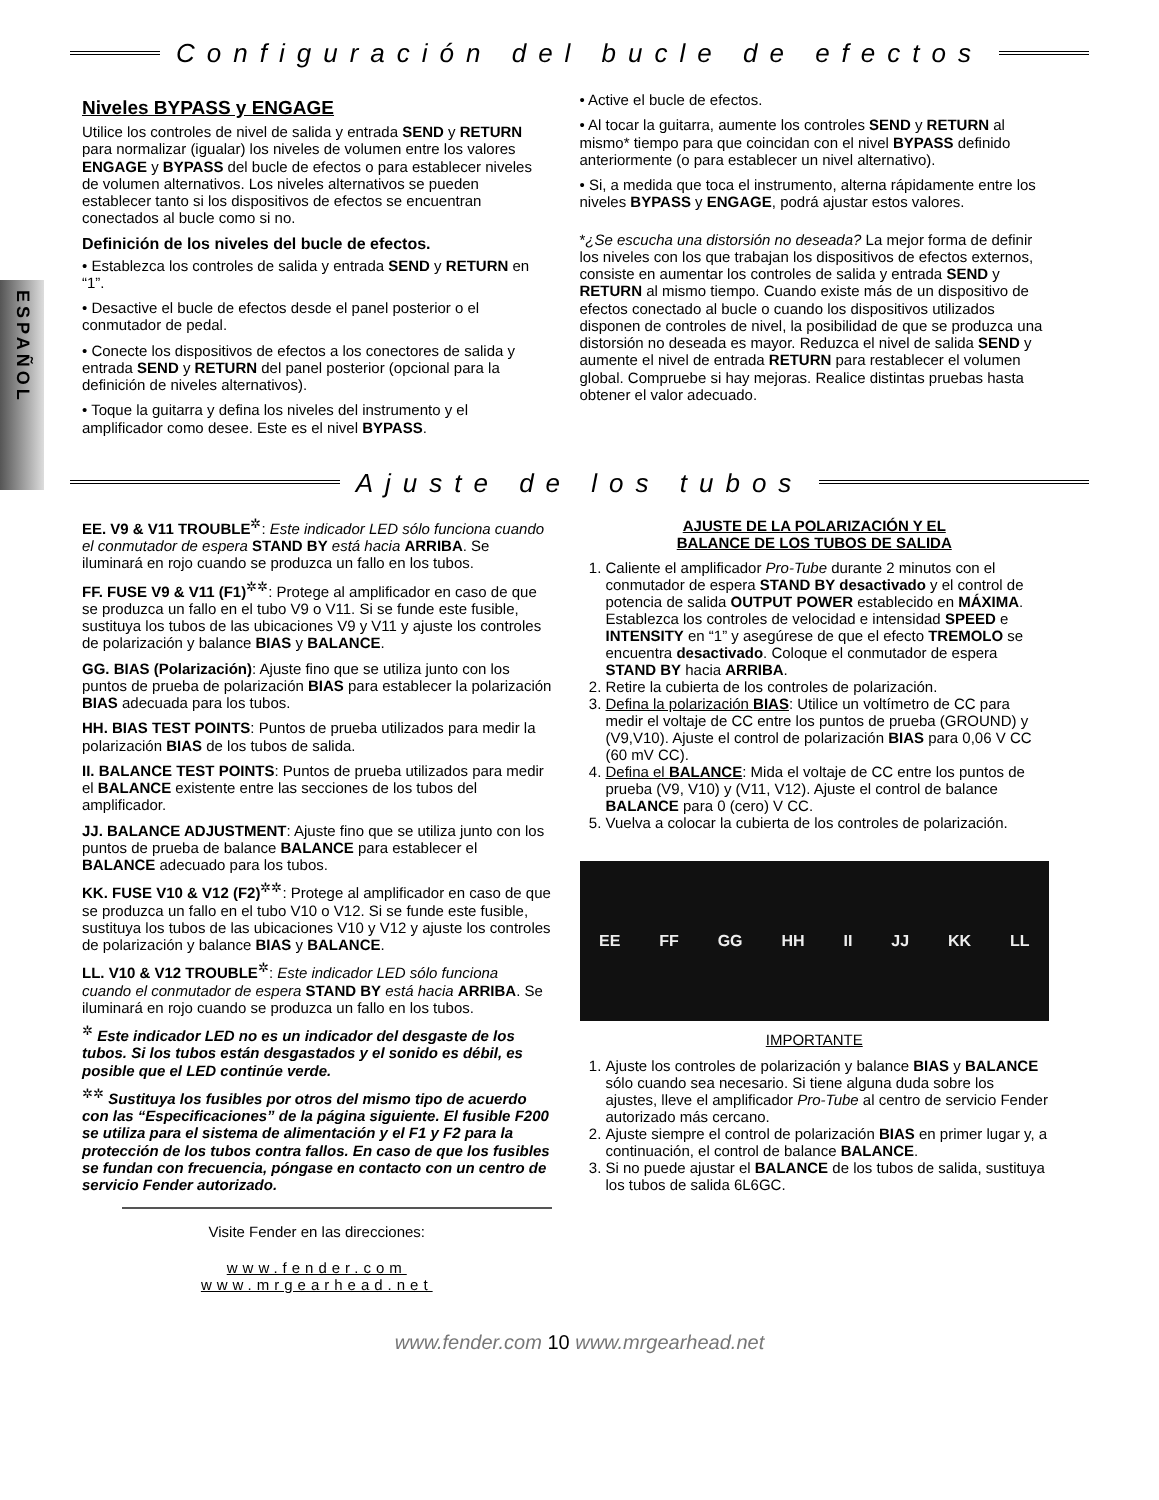ESPAÑOL
Configuración del bucle de efectos
Niveles BYPASS y ENGAGE
Utilice los controles de nivel de salida y entrada SEND y RETURN para normalizar (igualar) los niveles de volumen entre los valores ENGAGE y BYPASS del bucle de efectos o para establecer niveles de volumen alternativos. Los niveles alternativos se pueden establecer tanto si los dispositivos de efectos se encuentran conectados al bucle como si no.
Definición de los niveles del bucle de efectos.
• Establezca los controles de salida y entrada SEND y RETURN en “1”.
• Desactive el bucle de efectos desde el panel posterior o el conmutador de pedal.
• Conecte los dispositivos de efectos a los conectores de salida y entrada SEND y RETURN del panel posterior (opcional para la definición de niveles alternativos).
• Toque la guitarra y defina los niveles del instrumento y el amplificador como desee. Este es el nivel BYPASS.
• Active el bucle de efectos.
• Al tocar la guitarra, aumente los controles SEND y RETURN al mismo* tiempo para que coincidan con el nivel BYPASS definido anteriormente (o para establecer un nivel alternativo).
• Si, a medida que toca el instrumento, alterna rápidamente entre los niveles BYPASS y ENGAGE, podrá ajustar estos valores.
*¿Se escucha una distorsión no deseada? La mejor forma de definir los niveles con los que trabajan los dispositivos de efectos externos, consiste en aumentar los controles de salida y entrada SEND y RETURN al mismo tiempo. Cuando existe más de un dispositivo de efectos conectado al bucle o cuando los dispositivos utilizados disponen de controles de nivel, la posibilidad de que se produzca una distorsión no deseada es mayor. Reduzca el nivel de salida SEND y aumente el nivel de entrada RETURN para restablecer el volumen global. Compruebe si hay mejoras. Realice distintas pruebas hasta obtener el valor adecuado.
Ajuste de los tubos
EE. V9 & V11 TROUBLE<sup>✲</sup>: Este indicador LED sólo funciona cuando el conmutador de espera STAND BY está hacia ARRIBA. Se iluminará en rojo cuando se produzca un fallo en los tubos.
FF. FUSE V9 & V11 (F1)<sup>✲✲</sup>: Protege al amplificador en caso de que se produzca un fallo en el tubo V9 o V11. Si se funde este fusible, sustituya los tubos de las ubicaciones V9 y V11 y ajuste los controles de polarización y balance BIAS y BALANCE.
GG. BIAS (Polarización): Ajuste fino que se utiliza junto con los puntos de prueba de polarización BIAS para establecer la polarización BIAS adecuada para los tubos.
HH. BIAS TEST POINTS: Puntos de prueba utilizados para medir la polarización BIAS de los tubos de salida.
II. BALANCE TEST POINTS: Puntos de prueba utilizados para medir el BALANCE existente entre las secciones de los tubos del amplificador.
JJ. BALANCE ADJUSTMENT: Ajuste fino que se utiliza junto con los puntos de prueba de balance BALANCE para establecer el BALANCE adecuado para los tubos.
KK. FUSE V10 & V12 (F2)<sup>✲✲</sup>: Protege al amplificador en caso de que se produzca un fallo en el tubo V10 o V12. Si se funde este fusible, sustituya los tubos de las ubicaciones V10 y V12 y ajuste los controles de polarización y balance BIAS y BALANCE.
LL. V10 & V12 TROUBLE<sup>✲</sup>: Este indicador LED sólo funciona cuando el conmutador de espera STAND BY está hacia ARRIBA. Se iluminará en rojo cuando se produzca un fallo en los tubos.
<sup>✲</sup> Este indicador LED no es un indicador del desgaste de los tubos. Si los tubos están desgastados y el sonido es débil, es posible que el LED continúe verde.
<sup>✲✲</sup> Sustituya los fusibles por otros del mismo tipo de acuerdo con las “Especificaciones” de la página siguiente. El fusible F200 se utiliza para el sistema de alimentación y el F1 y F2 para la protección de los tubos contra fallos. En caso de que los fusibles se fundan con frecuencia, póngase en contacto con un centro de servicio Fender autorizado.
Visite Fender en las direcciones:
www.fender.com
www.mrgearhead.net
AJUSTE DE LA POLARIZACIÓN Y EL
BALANCE DE LOS TUBOS DE SALIDA
1. Caliente el amplificador Pro-Tube durante 2 minutos con el conmutador de espera STAND BY desactivado y el control de potencia de salida OUTPUT POWER establecido en MÁXIMA. Establezca los controles de velocidad e intensidad SPEED e INTENSITY en “1” y asegúrese de que el efecto TREMOLO se encuentra desactivado. Coloque el conmutador de espera STAND BY hacia ARRIBA.
2. Retire la cubierta de los controles de polarización.
3. Defina la polarización BIAS: Utilice un voltímetro de CC para medir el voltaje de CC entre los puntos de prueba (GROUND) y (V9,V10). Ajuste el control de polarización BIAS para 0,06 V CC (60 mV CC).
4. Defina el BALANCE: Mida el voltaje de CC entre los puntos de prueba (V9, V10) y (V11, V12). Ajuste el control de balance BALANCE para 0 (cero) V CC.
5. Vuelva a colocar la cubierta de los controles de polarización.
EE FF GG HH II JJ KK LL
IMPORTANTE
1. Ajuste los controles de polarización y balance BIAS y BALANCE sólo cuando sea necesario. Si tiene alguna duda sobre los ajustes, lleve el amplificador Pro-Tube al centro de servicio Fender autorizado más cercano.
2. Ajuste siempre el control de polarización BIAS en primer lugar y, a continuación, el control de balance BALANCE.
3. Si no puede ajustar el BALANCE de los tubos de salida, sustituya los tubos de salida 6L6GC.
www.fender.com 10 www.mrgearhead.net